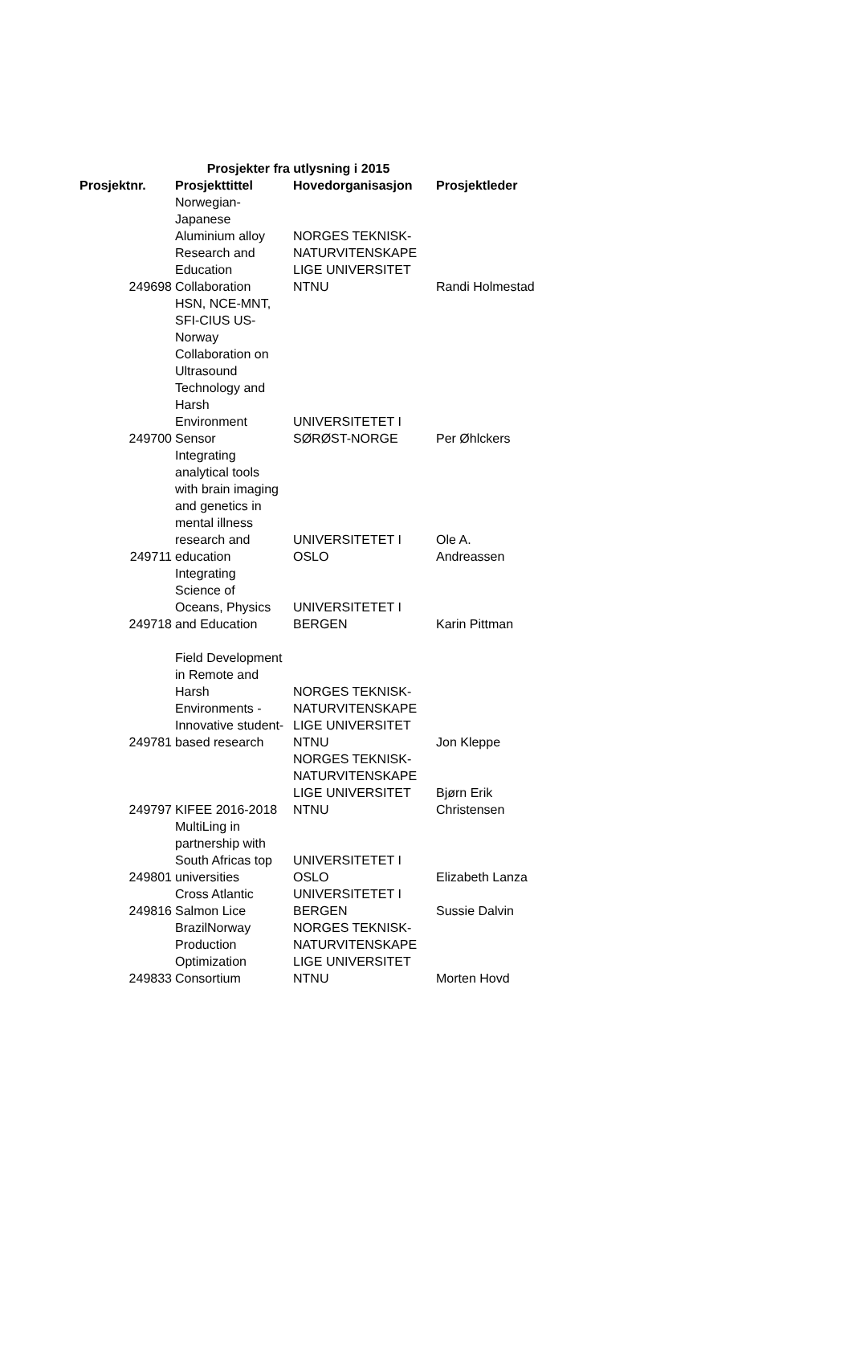| | Prosjekter fra utlysning i 2015 | | |
| Prosjektnr. | Prosjekttittel | Hovedorganisasjon | Prosjektleder |
| 249698 | Norwegian- Japanese Aluminium alloy Research and Education Collaboration | NORGES TEKNISK- NATURVITENSKAPE LIGE UNIVERSITET NTNU | Randi Holmestad |
| 249700 | HSN, NCE-MNT, SFI-CIUS US- Norway Collaboration on Ultrasound Technology and Harsh Environment Sensor | UNIVERSITETET I SØRØST-NORGE | Per Øhlckers |
| 249711 | Integrating analytical tools with brain imaging and genetics in mental illness research and education | UNIVERSITETET I OSLO | Ole A. Andreassen |
| 249718 | Integrating Science of Oceans, Physics and Education | UNIVERSITETET I BERGEN | Karin Pittman |
| 249781 | Field Development in Remote and Harsh Environments - Innovative student- based research | NORGES TEKNISK- NATURVITENSKAPE LIGE UNIVERSITET NTNU | Jon Kleppe |
| 249797 | KIFEE 2016-2018 | NORGES TEKNISK- NATURVITENSKAPE LIGE UNIVERSITET NTNU | Bjørn Erik Christensen |
| 249801 | MultiLing in partnership with South Africas top universities | UNIVERSITETET I OSLO | Elizabeth Lanza |
| 249816 | Cross Atlantic Salmon Lice | UNIVERSITETET I BERGEN | Sussie Dalvin |
| 249833 | BrazilNorway Production Optimization Consortium | NORGES TEKNISK- NATURVITENSKAPE LIGE UNIVERSITET NTNU | Morten Hovd |